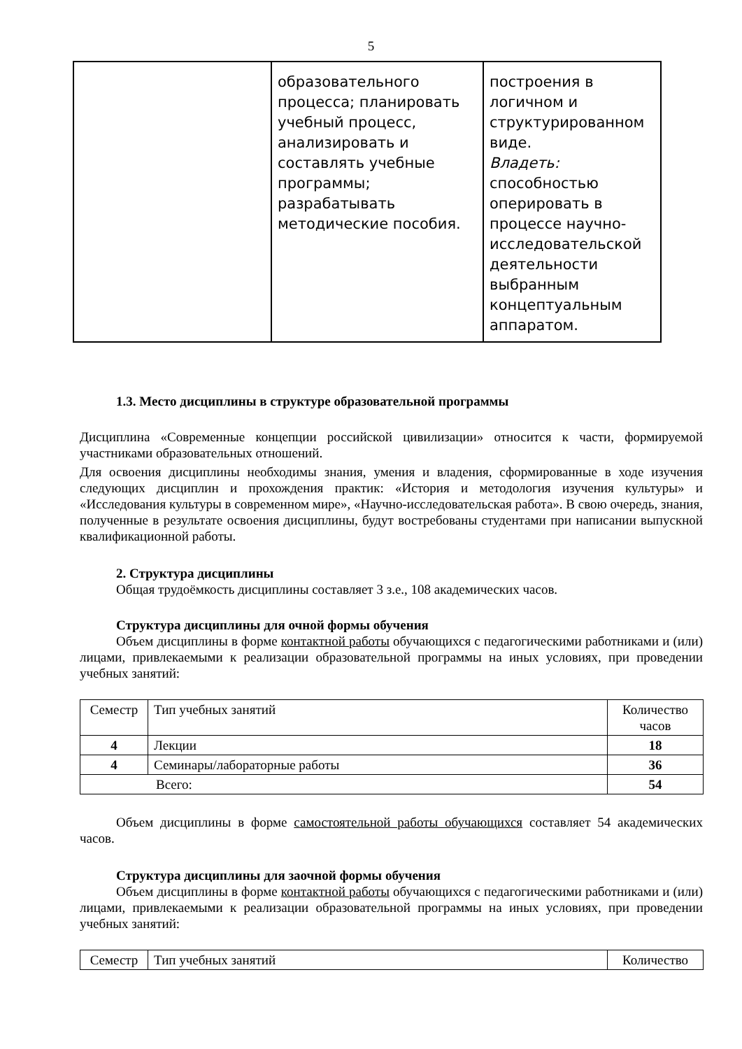5
| | образовательного процесса; планировать учебный процесс, анализировать и составлять учебные программы; разрабатывать методические пособия. | построения в логичном и структурированном виде. Владеть: способностью оперировать в процессе научно-исследовательской деятельности выбранным концептуальным аппаратом. |
1.3. Место дисциплины в структуре образовательной программы
Дисциплина «Современные концепции российской цивилизации» относится к части, формируемой участниками образовательных отношений.
Для освоения дисциплины необходимы знания, умения и владения, сформированные в ходе изучения следующих дисциплин и прохождения практик: «История и методология изучения культуры» и «Исследования культуры в современном мире», «Научно-исследовательская работа». В свою очередь, знания, полученные в результате освоения дисциплины, будут востребованы студентами при написании выпускной квалификационной работы.
2. Структура дисциплины
Общая трудоёмкость дисциплины составляет 3 з.е., 108 академических часов.
Структура дисциплины для очной формы обучения
Объем дисциплины в форме контактной работы обучающихся с педагогическими работниками и (или) лицами, привлекаемыми к реализации образовательной программы на иных условиях, при проведении учебных занятий:
| Семестр | Тип учебных занятий | Количество часов |
| 4 | Лекции | 18 |
| 4 | Семинары/лабораторные работы | 36 |
| Всего: | | 54 |
Объем дисциплины в форме самостоятельной работы обучающихся составляет 54 академических часов.
Структура дисциплины для заочной формы обучения
Объем дисциплины в форме контактной работы обучающихся с педагогическими работниками и (или) лицами, привлекаемыми к реализации образовательной программы на иных условиях, при проведении учебных занятий:
| Семестр | Тип учебных занятий | Количество |